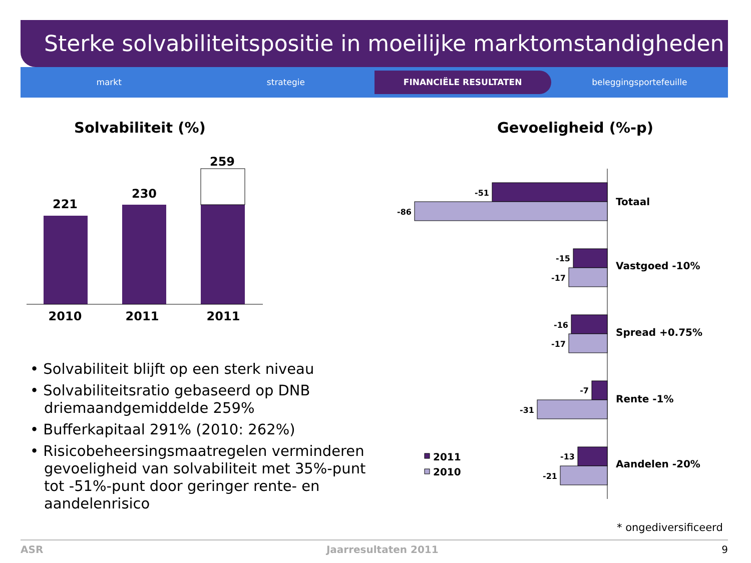Sterke solvabiliteitspositie in moeilijke marktomstandigheden
markt strategie
FINANCIËLE RESULTATEN
beleggingsportefeuille
Solvabiliteit (%) Gevoeligheid (%-p)
221
230
259
2010
2011
2011
-51
-86
-15
-17
-16
-17
-7
-31
-13
-21
Totaal
Vastgoed -10%
Spread +0.75%
Rente -1%
Aandelen -20%
2011
2010
• Solvabiliteit blijft op een sterk niveau
• Solvabiliteitsratio gebaseerd op DNB driemaandgemiddelde 259%
• Bufferkapitaal 291% (2010: 262%)
• Risicobeheersingsmaatregelen verminderen gevoeligheid van solvabiliteit met 35%-punt tot -51%-punt door geringer rente- en aandelenrisico
* ongediversificeerd
ASR Jaarresultaten 2011 9